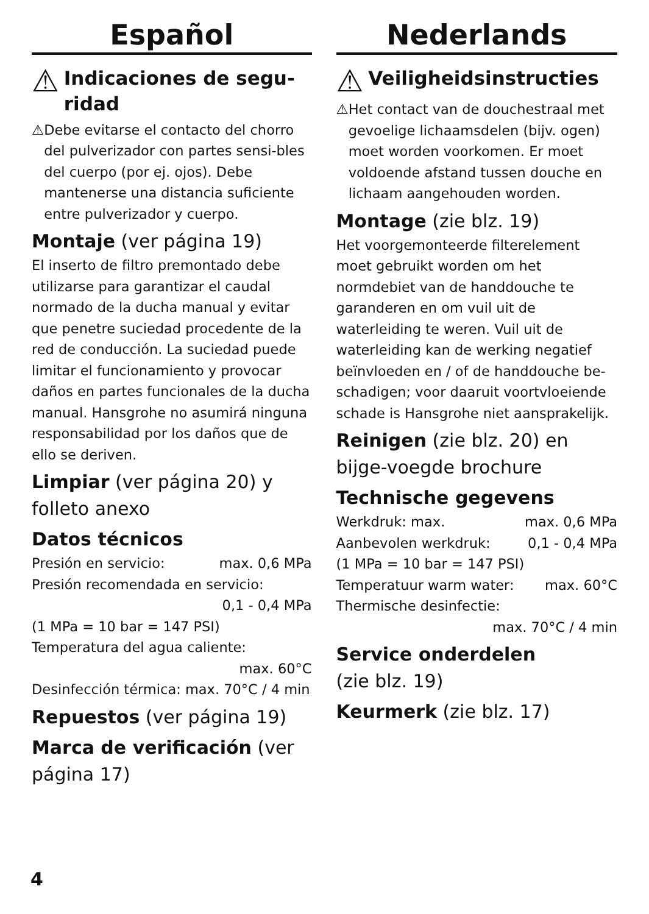Español
⚠ Indicaciones de segu-ridad
⚠ Debe evitarse el contacto del chorro del pulverizador con partes sensi-bles del cuerpo (por ej. ojos). Debe mantenerse una distancia suficiente entre pulverizador y cuerpo.
Montaje (ver página 19)
El inserto de filtro premontado debe utilizarse para garantizar el caudal normado de la ducha manual y evitar que penetre suciedad procedente de la red de conducción. La suciedad puede limitar el funcionamiento y provocar daños en partes funcionales de la ducha manual. Hansgrohe no asumirá ninguna responsabilidad por los daños que de ello se deriven.
Limpiar (ver página 20) y folleto anexo
Datos técnicos
Presión en servicio: max. 0,6 MPa
Presión recomendada en servicio:
0,1 - 0,4 MPa
(1 MPa = 10 bar = 147 PSI)
Temperatura del agua caliente:
max. 60°C
Desinfección térmica: max. 70°C / 4 min
Repuestos (ver página 19)
Marca de verificación (ver página 17)
Nederlands
⚠ Veiligheidsinstructies
⚠ Het contact van de douchestraal met gevoelige lichaamsdelen (bijv. ogen) moet worden voorkomen. Er moet voldoende afstand tussen douche en lichaam aangehouden worden.
Montage (zie blz. 19)
Het voorgemonteerde filterelement moet gebruikt worden om het normdebiet van de handdouche te garanderen en om vuil uit de waterleiding te weren. Vuil uit de waterleiding kan de werking negatief beïnvloeden en / of de handdouche be-schadigen; voor daaruit voortvloeiende schade is Hansgrohe niet aansprakelijk.
Reinigen (zie blz. 20) en bijge-voegde brochure
Technische gegevens
Werkdruk: max. max. 0,6 MPa
Aanbevolen werkdruk: 0,1 - 0,4 MPa
(1 MPa = 10 bar = 147 PSI)
Temperatuur warm water: max. 60°C
Thermische desinfectie:
max. 70°C / 4 min
Service onderdelen
(zie blz. 19)
Keurmerk (zie blz. 17)
4